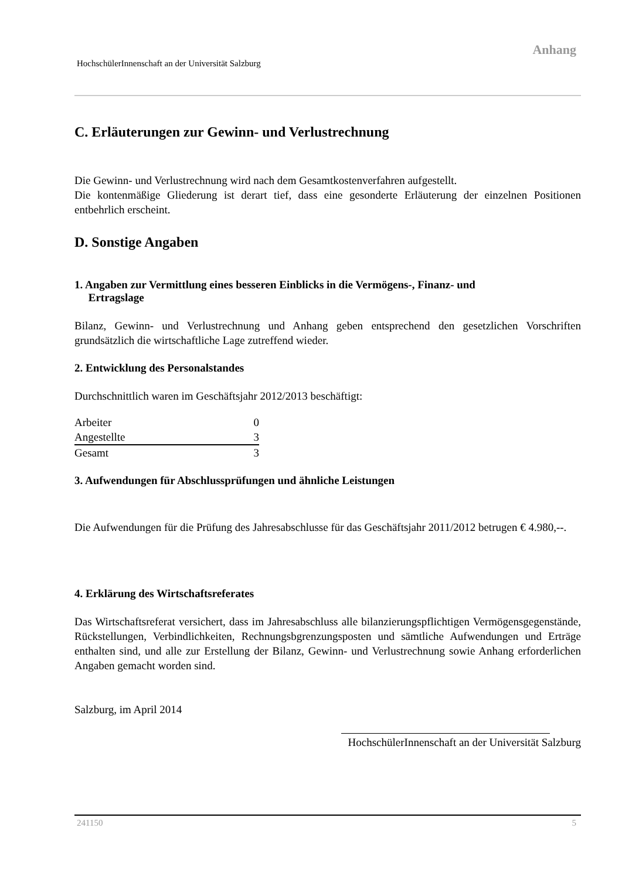Anhang
HochschülerInnenschaft an der Universität Salzburg
C. Erläuterungen zur Gewinn- und Verlustrechnung
Die Gewinn- und Verlustrechnung wird nach dem Gesamtkostenverfahren aufgestellt.
Die kontenmäßige Gliederung ist derart tief, dass eine gesonderte Erläuterung der einzelnen Positionen entbehrlich erscheint.
D. Sonstige Angaben
1. Angaben zur Vermittlung eines besseren Einblicks in die Vermögens-, Finanz- und
Ertragslage
Bilanz, Gewinn- und Verlustrechnung und Anhang geben entsprechend den gesetzlichen Vorschriften grundsätzlich die wirtschaftliche Lage zutreffend wieder.
2. Entwicklung des Personalstandes
Durchschnittlich waren im Geschäftsjahr 2012/2013 beschäftigt:
| Arbeiter | 0 |
| Angestellte | 3 |
| Gesamt | 3 |
3. Aufwendungen für Abschlussprüfungen und ähnliche Leistungen
Die Aufwendungen für die Prüfung des Jahresabschlusse für das Geschäftsjahr 2011/2012 betrugen € 4.980,--.
4. Erklärung des Wirtschaftsreferates
Das Wirtschaftsreferat versichert, dass im Jahresabschluss alle bilanzierungspflichtigen Vermögensgegenstände, Rückstellungen, Verbindlichkeiten, Rechnungsbgrenzungsposten und sämtliche Aufwendungen und Erträge enthalten sind, und alle zur Erstellung der Bilanz, Gewinn- und Verlustrechnung sowie Anhang erforderlichen Angaben gemacht worden sind.
Salzburg, im April 2014
HochschülerInnenschaft an der Universität Salzburg
241150 5